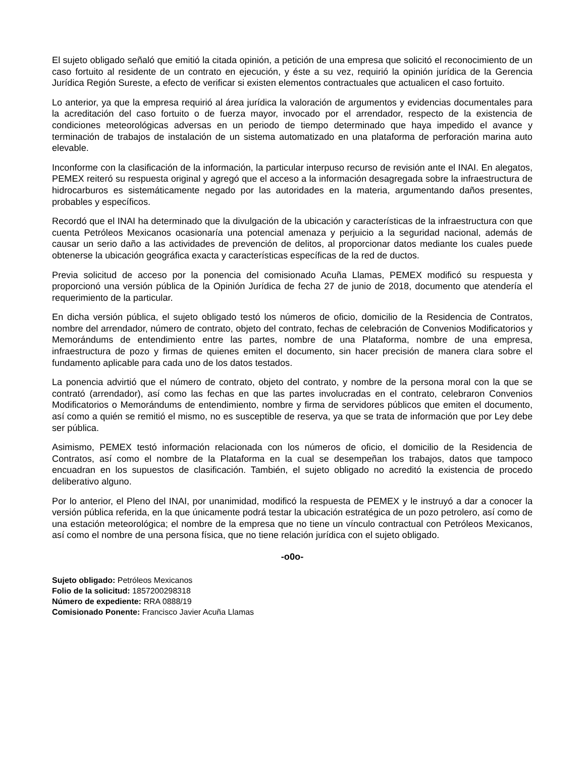El sujeto obligado señaló que emitió la citada opinión, a petición de una empresa que solicitó el reconocimiento de un caso fortuito al residente de un contrato en ejecución, y éste a su vez, requirió la opinión jurídica de la Gerencia Jurídica Región Sureste, a efecto de verificar si existen elementos contractuales que actualicen el caso fortuito.
Lo anterior, ya que la empresa requirió al área jurídica la valoración de argumentos y evidencias documentales para la acreditación del caso fortuito o de fuerza mayor, invocado por el arrendador, respecto de la existencia de condiciones meteorológicas adversas en un periodo de tiempo determinado que haya impedido el avance y terminación de trabajos de instalación de un sistema automatizado en una plataforma de perforación marina auto elevable.
Inconforme con la clasificación de la información, la particular interpuso recurso de revisión ante el INAI. En alegatos, PEMEX reiteró su respuesta original y agregó que el acceso a la información desagregada sobre la infraestructura de hidrocarburos es sistemáticamente negado por las autoridades en la materia, argumentando daños presentes, probables y específicos.
Recordó que el INAI ha determinado que la divulgación de la ubicación y características de la infraestructura con que cuenta Petróleos Mexicanos ocasionaría una potencial amenaza y perjuicio a la seguridad nacional, además de causar un serio daño a las actividades de prevención de delitos, al proporcionar datos mediante los cuales puede obtenerse la ubicación geográfica exacta y características específicas de la red de ductos.
Previa solicitud de acceso por la ponencia del comisionado Acuña Llamas, PEMEX modificó su respuesta y proporcionó una versión pública de la Opinión Jurídica de fecha 27 de junio de 2018, documento que atendería el requerimiento de la particular.
En dicha versión pública, el sujeto obligado testó los números de oficio, domicilio de la Residencia de Contratos, nombre del arrendador, número de contrato, objeto del contrato, fechas de celebración de Convenios Modificatorios y Memorándums de entendimiento entre las partes, nombre de una Plataforma, nombre de una empresa, infraestructura de pozo y firmas de quienes emiten el documento, sin hacer precisión de manera clara sobre el fundamento aplicable para cada uno de los datos testados.
La ponencia advirtió que el número de contrato, objeto del contrato, y nombre de la persona moral con la que se contrató (arrendador), así como las fechas en que las partes involucradas en el contrato, celebraron Convenios Modificatorios o Memorándums de entendimiento, nombre y firma de servidores públicos que emiten el documento, así como a quién se remitió el mismo, no es susceptible de reserva, ya que se trata de información que por Ley debe ser pública.
Asimismo, PEMEX testó información relacionada con los números de oficio, el domicilio de la Residencia de Contratos, así como el nombre de la Plataforma en la cual se desempeñan los trabajos, datos que tampoco encuadran en los supuestos de clasificación. También, el sujeto obligado no acreditó la existencia de procedo deliberativo alguno.
Por lo anterior, el Pleno del INAI, por unanimidad, modificó la respuesta de PEMEX y le instruyó a dar a conocer la versión pública referida, en la que únicamente podrá testar la ubicación estratégica de un pozo petrolero, así como de una estación meteorológica; el nombre de la empresa que no tiene un vínculo contractual con Petróleos Mexicanos, así como el nombre de una persona física, que no tiene relación jurídica con el sujeto obligado.
-o0o-
Sujeto obligado: Petróleos Mexicanos
Folio de la solicitud: 1857200298318
Número de expediente: RRA 0888/19
Comisionado Ponente: Francisco Javier Acuña Llamas